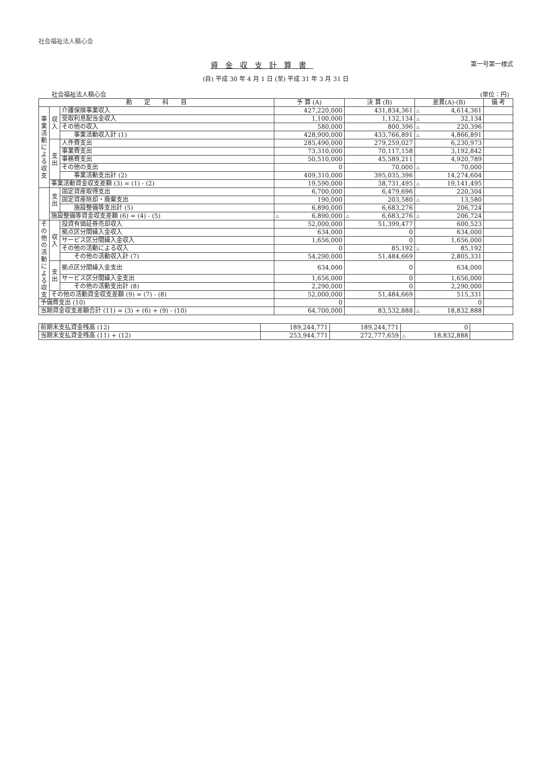社会福祉法人積心会
資金収支計算書
第一号第一様式
(自) 平成 30 年 4 月 1 日 (至) 平成 31 年 3 月 31 日
社会福祉法人積心会 (単位：円)
| 勘 定 科 目 | | | 予 算 (A) | 決 算 (B) | 差異(A)-(B) | 備 考 |
| --- | --- | --- | --- | --- | --- | --- |
| 事業活動による収支 | 収入 | 介護保険事業収入 | 427,220,000 | 431,834,361 | △ 4,614,361 | |
| | | 受取利息配当金収入 | 1,100,000 | 1,132,134 | △ 32,134 | |
| | | その他の収入 | 580,000 | 800,396 | △ 220,396 | |
| | | 事業活動収入計 (1) | 428,900,000 | 433,766,891 | △ 4,866,891 | |
| | 支出 | 人件費支出 | 285,490,000 | 279,259,027 | 6,230,973 | |
| | | 事業費支出 | 73,310,000 | 70,117,158 | 3,192,842 | |
| | | 事務費支出 | 50,510,000 | 45,589,211 | 4,920,789 | |
| | | その他の支出 | 0 | 70,000 | △ 70,000 | |
| | | 事業活動支出計 (2) | 409,310,000 | 395,035,396 | 14,274,604 | |
| | 事業活動資金収支差額 (3) = (1) - (2) | | 19,590,000 | 38,731,495 | △ 19,141,495 | |
| | 支出 | 固定資産取得支出 | 6,700,000 | 6,479,696 | 220,304 | |
| | | 固定資産除却・廃棄支出 | 190,000 | 203,580 | △ 13,580 | |
| | | 施設整備等支出計 (5) | 6,890,000 | 6,683,276 | 206,724 | |
| | 施設整備等資金収支差額 (6) = (4) - (5) | | △ 6,890,000 | △ 6,683,276 | △ 206,724 | |
| その他の活動による収支 | 収入 | 投資有価証券売却収入 | 52,000,000 | 51,399,477 | 600,523 | |
| | | 拠点区分間繰入金収入 | 634,000 | 0 | 634,000 | |
| | | サービス区分間繰入金収入 | 1,656,000 | 0 | 1,656,000 | |
| | | その他の活動による収入 | 0 | 85,192 | △ 85,192 | |
| | | その他の活動収入計 (7) | 54,290,000 | 51,484,669 | 2,805,331 | |
| | 支出 | 拠点区分間繰入金支出 | 634,000 | 0 | 634,000 | |
| | | サービス区分間繰入金支出 | 1,656,000 | 0 | 1,656,000 | |
| | | その他の活動支出計 (8) | 2,290,000 | 0 | 2,290,000 | |
| | その他の活動資金収支差額 (9) = (7) - (8) | | 52,000,000 | 51,484,669 | 515,331 | |
| 予備費支出 (10) | | | 0 | | 0 | |
| 当期資金収支差額合計 (11) = (3) + (6) + (9) - (10) | | | 64,700,000 | 83,532,888 | △ 18,832,888 | |
| 前期末支払資金残高 (12) | 189,244,771 | 189,244,771 | 0 | |
| 当期末支払資金残高 (11) + (12) | 253,944,771 | 272,777,659 | △ 18,832,888 | |